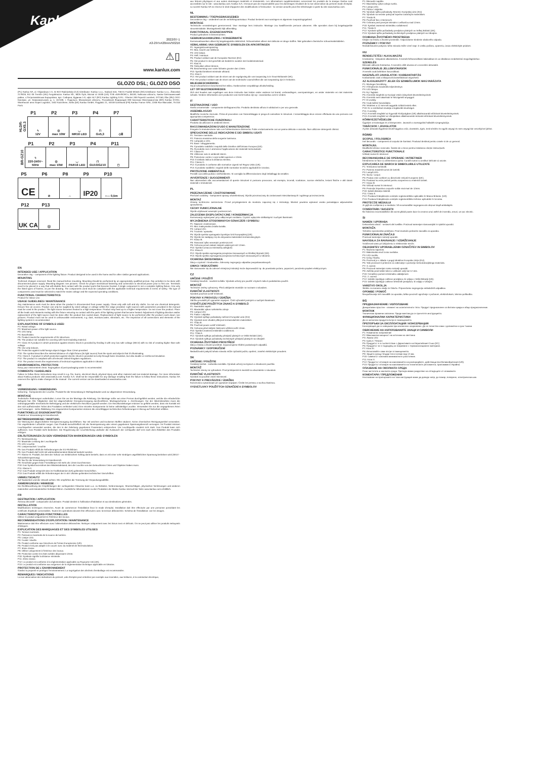Kanlux
2022/07-1
A3-297x420mm/50216
⚠▯
www.kanlux.com
GLOZO DSL; GLOZO DSO
(PL) Kanlux SA, ul. Objazdowa 1-3, 41-922 Radzionków (CZ) Distributor: Kanlux s.r.o., Sadová 618, 738 01 Frýdek-Místek (SK) Distributor: Kanlux s.r.o., Žlatovská 2179/28, 911 05 Trenčín (HU) Forgalmazza: Kanlux Kft., 9026 Győr, Bácsai út 153/b (UA) ТОВ «КАНЛЮКС», 08130, Київська область, Києво-Святошинський район, с.Петропавлівська Борщагівка, вул. Соборна, будинок 1-б, офіс 617 (RO) Kanlux Lighting S.R.L. Olteniei 249 Popesti Leordeni, 077160, Ilfov (RU) ООО Канлюкс, ул. Комсомольская, д. 1, 142100, г. Подольск, Московская область, Российская Федерация 000 Канлюкс-Электромонтаж (BG) Kanlux EOOD, Warehouse area Gopet Logistics, 1532 Kazichene, Sofia (DE) Kanlux GmbH, Flugplatz 21, 44319 Dortmund (FR) Kanlux France SAS, 224B Rue Marcadet, 75 018 Paris
| | P1 | P2 | P3 | P4 | P7 |
| --- | --- | --- | --- | --- | --- |
| HLDR-GX5.3 | ϟ 12V | ◎ max 10W | ◡ MR16 LED | ⊓ Gx5,3 | ◇Ⅲ |
| | P1 | P2 | P3 | P4 | P11 |
| --- | --- | --- | --- | --- | --- |
| BR-GZ10 | ϟ 220-240V~ 50Hz | ◎ max 10W | ◡ PAR16 LED | ⊓ GU10/GZ10 | ◻ |
| P5 | P6 | P8 | P9 | P10 |
| --- | --- | --- | --- | --- |
| CE | ⊘ | ⌂ | IP20 | ◖--- 0,5m |
| P12 | P13 |
| --- | --- |
| UK CA | Ⓤ |
EN
INTENDED USE / APPLICATION
Decorative ring – component of the lighting fixture. Product designed to be used in the home and for other similar general applications.
MOUNTING
Technical changes reserved. Read the manual before mounting. Mounting should be performed by an appropriately qualified person. Any activities to be done with disconnected power supply. Mounting diagram: see pictures. Check for proper mechanical fastening and connection to electrical power prior to first use. Terminals need to be placed in a way that will disable their contact with the product parts that become heated. A single component is not a complete lighting fixture. Use only the listed types of frames, as per the drawing. The components used must be compliant with the applicable technical requirements in terms of safety. The type of components used must be selected to match the mains voltage and the expected operating conditions.
FUNCTIONAL CHARACTERISTICS
Product for indoor use.
USAGE GUIDELINES / MAINTENANCE
Any maintenance work must be done when the product is disconnected from power supply. Clean only with soft and dry cloths. Do not use chemical detergents. Ensure free air access. Product can only be supplied by rated voltage or voltage within the range provided. Light sources with parameters provided in the manual must be used in the product. The light source becomes heated to a high temperature. Product may heat up to a higher temperature. Do not cover the product. Place all the leads and elements mating with the fixture ensuring no contact with the parts of the lighting system that become heated. Adjustment of lighting direction and/or replacement of the light source must be done after the product has cooled down. Replacement of light source to be performed after the product cools down: see pictures. Product must not be used in unfavourable environment, e.g. dust, moisture,water, vibrations, etc. The inspection of all connections and elements of the lighting system is recommended.
EXPLANATIONS OF SYMBOLS USED
P1: Rated voltage.
P2: Maximum power of the light source.
P3: LED lamp.
P4: Base/holder.
P5: Product meets the requirements of EU directives.
P6: The product not suitable for covering with heat-insulating material.
P7: Class III A product in which protection against electric shock is provided by feeding it with very low safe voltage (SELV) with no risk of creating higher than safe voltage.
P8: Use only indoors.
P9: Protection against solid foreign objects bigger than 12mm provided.
P10: The symbol describes the minimal distance of a light fixture (its light source) from the spots and objects that it's illuminating.
P11: Class II. A product in which protection against electric shock is provided not only through basic insulation, but also double or reinforced insulation.
P12: The product is compliant with all relevant United Kingdom regulations.
P13: The product meets the requirements of technical regulations applicable in Ukraine.
ENVIRONMENTAL PROTECTION
Keep your environment clean. Segregation of post-packaging waste is recommended.
COMMENTS / GUIDELINES
Failure to follow these instructions may result in e.g. fire, burns, electrical shock, physical injury and other material and non-material damage. For more information about Kanlux products visit www.kanlux.com. Kanlux S.A. shall not be responsible for any damage resulting from the failure to follow these instructions. Kanlux SA reserves the right to make changes in the manual - the current version can be downloaded at www.kanlux.com.
DE
VERWENDUNG / ANWENDUNG
Dekorring - Komponente der Leuchte. Produkt für die Verwendung in Wohngebäuden und zur allgemeinen Verwendung.
MONTAGE
Technische Änderungen vorbehalten. Lesen Sie vor der Montage die Anleitung. Die Montage sollte von einer Person durchgeführt werden, welche die erforderliche Befugnis hat. Alle Tätigkeiten sind bei abgeschalteter Energieversorgung durchzuführen. Montageschema: s. Zeichnungen. Vor der Inbetriebnahme muss die ordnungsgemäße mechanische Befestigung und der elektrische Anschluss geprüft werden. Die Anschlussleitungen müssen so geführt werden, dass ein Kontakt mit den sich aufheizenden Teilen des Produktes verhindert wird. Eine einzelne Komponente ist keine vollständige Leuchte. Verwenden Sie nur die angegebenen Arten von Fassungen - siehe Abbildung. Die eingesetzten Komponenten müssen die einschlägigen technischen Anforderungen in Bezug auf Sicherheit erfüllen.
FUNKTIONELLE EIGENSCHAFTEN
Produkt zur Verwendung im Innenbereich.
BETRIEBSHINWEISE / WARTUNG
Die Wartung bei abgeschalteter Energieversorgung durchführen. Nur mit weichen und trockenen Stoffen säubern. Keine chemischen Reinigungsmittel verwenden. Für ungehinderte Luftzufuhr sorgen. Das Produkt ausschließlich mit der Nennspannung oder einem gegebenen Spannungsbereich versorgen. Im Produkt müssen Leuchtquellen verwendet werden, die den in der Anleitung gegebenen Parameters entsprechen. Die Leuchtquelle erwärmt sich stark. Das Produkt kann sich aufheizen. Das Produkt nicht bedecken. Die Regulierung der Leuchtrichtung und/oder der Austausch der Lichtquelle darf erst nach dem Abkühlen des Produkts erfolgen.
ERLÄUTERUNGEN ZU DEN VERWENDETEN MARKIERUNGEN UND SYMBOLEN
P1: Nennspannung
P2: Maximale Leistung der Leuchtquelle
P3: LED-Leuchte
P4: Lampensockel / Leuchte
P5: Das Produkt erfüllt die Anforderungen der EU-Richtlinien
P6: Das Produkt darf nicht mit wärmedämmendem Material bedeckt werden.
P7: Klasse III. Produkt, bei dem der Schutz vor elektrischem Schlag darin besteht, dass es mit einer sehr niedrigen ungefährlichen Spannung betrieben wird (SELV - Schutzkleinspannung).
P8: Nur für die Verwendung im Innenbereich
P9: Geschützt gegen feste Fremdkörper mit mehr als 12mm Durchmesser.
P10: Das Symbol bezeichnet den Mindestabstand, den die Leuchte von den beleuchteten Orten und Objekten haben muss.
P11: Klasse II.
P12: Das Produkt entspricht den im Großbritannien (UK) geltenden Vorschriften.
P13: Das Produkt erfüllt die Anforderungen der in der Ukraine geltenden technischen Vorschriften.
UMWELTSCHUTZ
Auf Sauberkeit und die Umwelt achten. Wir empfehlen die Trennung der Verpackungsabfälle.
ANMERKUNGEN / HINWEISE
Die Nichtbeachtung der Empfehlungen der vorliegenden Hinweise kann u.a. zu Bränden, Verbrennungen, Stromschlägen, physischen Verletzungen und anderen materiellen und immateriellen Schäden führen. Zusätzliche Informationen zu den Produkten der Marke Kanlux sind auf der Seite www.kanlux.com erhältlich.
FR
DESTINATION / APPLICATION
Anneau décoratif - composante du luminaire. Produit destiné à l'utilisation d'habitation et aux destinations générales.
INSTALLATION
Modifications techniques réservées. Avant de commencer l'installation lisez le mode d'emploi. Installation doit être effectuée par une personne possédant les certificats d'aptitude convenables. Toutes les opérations doivent être effectuées avec la tension débranchée. Schéma de l'installation: voir les images.
CARACTERISTIQUES FONCTIONELLES
Utiliser le produit uniquement à l'intérieur des locaux.
RECOMMENDATIONS D'EXPLOITATION / MAINTENANCE
Maintenance doit être effectuée avec l'alimentation débranchée. Nettoyer uniquement avec les tissus secs et délicats. On ne peut pas utiliser les produits nettoyants chimiques.
EXPLICATION DES MARQUAGES ET DES SYMBOLES UTILISES
P1: Tension nominale.
P2: Puissance maximale de la source de lumière.
P3: Lampe LED.
P4: Coulot / douille.
P5: Produit conforme aux Directives de l'Union Européenne (UE).
P6: Produit n'est pas adapté à le couvrir avec du matériel de thermoisolation.
P7: 3ème classe.
P8: Utiliser uniquement à l'intérieur des locaux.
P9: Protection contre les états solides dépassant 12mm.
P10: Symbole signifie la distance minimale.
P11: 2ème classe.
P12: Le produit est conforme à la réglementation applicable au Royaume-Uni (UK).
P13: Le produit est conforme aux exigences de la réglementation technique applicable en Ukraine.
PROTECTION DE L'ENVIRONNEMENT
Gardez la propreté et protégez l'environnement. La segrégation des déchets d'emballage est recommandée.
REMARQUES / INDICATIONS
La non observation des indications du présent ,ode d'emploi peut entraîner par exemple aux incendies, aux brûlures, à la commotion électrique,
aux lésions physiques et aux autres dommages matériels et immateriels. Les informations supplémentaires concernant les produits de la marque Kanlux sont accessibles sur le site : www.kanlux.com. Kanlux S.A. n'encourt pas de responsabilité pour les dommages résultant de la non observation du présent mode d'emploi. La société Kanlux SA se réserve le droit d'apporter des modifications à l'instruction - la version actuelle peut être téléchargée à partir du site www.kanlux.com.
NL
BESTEMMING / TOEPASSINGSGEBIED
Decoratieve ring – onderdeel van de verlichtingsarmatuur. Product bestemt voor woningen en algemene toepassingsgebied.
MONTAGE
Technische veranderingen gereserveerd. Voor montage lees instructie. Montage zou kwalificeerde persoon uitvoeren. Alle operaties doen bij losgekoppelde stroominstalatie. Montagebeeld: kijk afbeelding.
FUNCTIONAAL EIGENSCHAPPEN
Product gebruiken in binnenruimten.
GEBRUIKSAANWIJZING / KONSERWATIE
Konserwatiewerken alleen bij losgekoppelde elektriciteit. Schoonmaken alleen met delicate en droge stoffen. Niet gebruiken chemische schoonmakmiddelen.
VERKLARING VAN GEBRUIKTE SYMBOLEN EN AFKORTINGEN
P1: Ingangsstroomspanning.
P2: Max. kracht van lichtbron.
P3: LED lampe.
P4: Heft / montuur.
P5: Product voldoet aan de Europaise Normen (EU)
P6: Het product is niet geschikt om bedekt te worden met isolatiemateriaal.
P7: Klas III.
P8: Gebruiken alleen binnen.
P9: Bescherming voor vaste lichame grooter dan 12mm.
P10: Symbol betekent minimale afstand.
P11: Klas II.
P12: Het product voldoet aan de eisen van de regelgeving die van toepassing is in Groot-Brittannië (VK).
P13: Het product voldoet aan de eisen van de technische voorschriften die van toepassing zijn in Oekraïne.
MILIEUBESCHERMING
Houd schoonheid en beschermd het milieu. Aanbevolene verpakkings afvalscheiding.
LET OP/ BIJZONDERHEDEN
Zich niet houden aan regelingen van deze instructie kan leiden onder anderen tot brand, verbrandingen, overspanningen, en ander materiele en niet materiele schade. Verdere informaties over producten van merk Kanlux zijn op : www.kanlux.com te vinden.
IT
DESTINAZIONE / USO
Anello ornamentale - componente dell'apparecchio. Prodotto destinato all'uso in abitazioni e per uso generale.
ASSEMBLAGGIO
Modifiche tecniche riservate. Prima di procedere con l'assemblaggio si prega di consultare le istruzioni. L'assemblaggio deve essere effettuato da una persona con appropriata competenza.
CARATTERISTICHE FUNZIONALI
Prodotto da utilizzare in ambienti interni.
RACCOMANDAZIONI D'USO E MANUTENZIONE
Eseguire la manutenzione solo con l'alimentazione disinserita. Pulire esclusivamente con un panno delicato e asciutto. Non utilizzare detergenti chimici.
SPIEGAZIONE DELLE INDICAZIONI E DEI SIMBOLI USATI
P1: Tensione nominale.
P2: Potenza massima della sorgente luminosa.
P3: Lampada a LED.
P4: Base / alloggiamento.
P5: Il prodotto soddisfa i requisiti delle Direttive dell'Unione Europea (UE).
P6: Al prodotto non è ammessa l'applicazione dei materiali termoisolanti.
P7: Classe III.
P8: Utilizzare solo in ambienti interni.
P9: Protezione contro i corpi solidi superiori a 12mm.
P10: Il simbolo indica la distanza minima.
P11: Classe II.
P12: Il prodotto è conforme alle normative vigenti nel Regno Unito (UK).
P13: Il prodotto soddisfa i requisiti delle normative tecniche applicabili in Ucraina.
PROTEZIONE AMBIENTALE
Prendili cura della pulizia e dell'ambiente. Si consiglia la differenziazione degli imballaggi da smaltire.
AVVERTENZE / SUGGERIMENTI
Non attenendosi alle raccomandazioni di queste istruzioni si possono provocare, ad esempio, incendi, scottature, scosse elettriche, lesioni fisiche e altri danni materiali e immateriali.
PL
PRZEZNACZENIE / ZASTOSOWANIE
Pierścień ozdobny - komponent oprawy oświetleniowej. Wyrób przeznaczony do zastosowań mieszkaniowych i ogólnego przeznaczenia.
MONTAŻ
Zmiany techniczne zastrzeżone. Przed przystąpieniem do montażu zapoznaj się z instrukcją. Montaż powinna wykonać osoba posiadająca odpowiednie uprawnienia.
CECHY FUNKCJONALNE
Wyrób użytkować wewnątrz pomieszczeń.
ZALECENIA EKSPLOATACYJNE / KONSERWACJA
Konserwację wykonywać przy odłączonym zasilaniu. Czyścić wyłącznie delikatnymi i suchymi tkaninami.
WYJAŚNIENIA STOSOWANYCH OZNACZEŃ I SYMBOLI
P1: Napięcie znamionowe.
P2: Moc maksymalna źródła światła.
P3: Lampa LED.
P4: Trzonek / oprawka.
P5: Wyrób spełnia wymagania Dyrektyw Unii Europejskiej (UE)
P6: Wyrób nie nadający się do okrywania materiałem termoizolacyjnym.
P7: Klasa III.
P8: Stosować tylko wewnątrz pomieszczeń.
P9: Ochrona przed ciałami stałymi większymi niż 12mm.
P10: Symbol oznacza minimalną odległość.
P11: Klasa II.
P12: Wyrób spełnia wymagania przepisów stosowanych w Wielkiej Brytanii (UK).
P13: Wyrób spełnia wymagania przepisów technicznych stosowanych w Ukrainie.
OCHRONA ŚRODOWISKA
Dbaj o czystość i środowisko. Zalecamy segregację odpadów poopakowaniowych.
UWAGI / WSKAZÓWKI
Nie stosowanie się do zaleceń niniejszej instrukcji może doprowadzić np. do powstania pożaru, poparzeń, porażenia prądem elektrycznym.
CZ
URČENÍ / POUŽITÍ
Ozdobný kroužek - součást svítidla. Výrobek určený pro použití v bytech nebo k podobnému použití.
MONTÁŽ
Technické změny vyhrazeny. Před zahájením montáže se seznam s návodem.
FUNKČNÍ VLASTNOSTI
Výrobek používat uvnitř místností.
POKYNY K PROVOZU / ÚDRŽBA
Údržbu provádět při vypnutém napájení. Čistit výhradně jemnými a suchými tkaninami.
VYSVĚTLENÍ POUŽITÝCH ZNAKŮ A SYMBOLŮ
P1: Nominální napětí
P2: Maximální výkon světelného zdroje
P3: Lampa LED
P4: Patice / objímka
P5: Výrobek splňuje požadavky nařízení Evropské unie (EU)
P6: Výrobek není vhodné přikrývat termoizolačním materiálem.
P7: Třída III.
P8: Používat pouze uvnitř místností.
P9: Ochrana před stálými částicemi většími nežli 12mm.
P10: Symbol znamená minimální vzdálenost.
P11: Třída II.
P12: Výrobek splňuje požadavky předpisů platných ve Velké Británii (UK).
P13: Výrobek splňuje požadavky technických předpisů platných na Ukrajině.
OCHRANA ŽIVOTNÍHO PROSTŘEDÍ
Dbej o čistotu a životní prostředí. Doporučujeme třídění poobalových odpadků.
POZNÁMKY / DOPORUČENÍ
Nedodržování pokynů tohoto návodu může způsobit požár, opaření, zranění elektrickým proudem.
SK
URČENIE / POUŽITIE
Ozdobný krúžok - súčiastka svietidla. Výrobok určený na bytové a všeobecné použitie.
MONTÁŽ
Technické zmeny sú vyhradené. Pred pristúpením k montáži sa oboznámte s návodom.
FUNKČNÉ VLASTNOSTI
Výrobok na použitie vnútri miestností.
POKYNY K PREVÁDZKE / ÚDRŽBA
Konzerváciu vykonávajte pri vypnutom napájaní. Čistite len jemnou a suchou tkaninou.
VYSVETLIVKY POUŽITÝCH OZNAČENÍ A SYMBOLOV
P1: Menovité napätie.
P2: Maximálny výkon zdroja svetla.
P3: Lampa LED.
P4: Pätica / objímka.
P5: Výrobok spĺňa požiadavky Smerníc Európskej únie (EU).
P6: Výrobok sa nesmie pokrývať tepelno izolačným materiálom.
P7: Trieda III.
P8: Používať iba v interieroch.
P9: Ochrana proti pevným telesám s veľkosťou nad 12mm.
P10: Symbol znamená minimálnu vzdialenosť.
P11: Trieda II.
P12: Výrobok spĺňa požiadavky predpisov platných vo Veľkej Británii (UK).
P13: Výrobok spĺňa požiadavky technických predpisov platných na Ukrajine.
OCHRANA ŽIVOTNÉHO PROSTREDIA
Dbajte na čistotu a životné prostredie. Odporúčame triedenie obalového odpadu.
POZNÁMKY / POKYNY
Nedodržiavanie pokynov tohto návodu môže viesť napr. k vzniku požiaru, opareniu, úrazu elektrickým prúdom.
HU
RENDELTETÉS / ALKALMAZÁS
Díszkarima - lámpatest alkotóeleme. A termék felhasználható lakásokban és az általános rendeltetésű megvilágításhoz.
SZERELÉS
Műszaki változás fenntartva. A szerelés előtt olvassa el a szerelési útmutatót.
FUNKCIONÁLIS JELLEMVONÁSOK
A termék csak beltérben használható.
HASZNÁLATI JAVASLATOK / KARBANTARTÁS
Karbantartás csak a kikapcsolt áramellátással végezhető.
AZ ALKALMAZOTT JELEK ÉS SZIMBÓLUMOK MAGYARÁZATA
P1: Névleges feszültség.
P2: A fényforrás maximális teljesítménye.
P3: LED lámpa.
P4: fej / foglalat.
P5: A termék megfelel az Európai Uniós irányelvek követelményeinek
P6: A termék nem takarható le hőszigetelő anyaggal.
P7: III osztály.
P8: Csak beltéri használatra.
P9: Védelem a 12 mm-nél nagyobb szilárd testek ellen.
P10: Ez a szimbólum mutatja a legkisebb távolságot.
P11: II osztály.
P12: A termék megfelel az Egyesült Királyságban (UK) alkalmazandó előírások követelményeinek.
P13: A termék megfelel az Ukrajnában alkalmazandó műszaki előírások követelményeinek.
KÖRNYEZETVÉDELEM
Ügyeljen a tisztaságra és a környezetre. Javasolt a csomagolási hulladék szegregációja.
TANÁCSOK / JAVASLATOK
A jelen útmutató figyelmen kívül hagyása a tűz, áramütés, égés, testi sérülés és egyéb anyagi és nem anyagi kár veszélyével járhat.
RO/MD
SCOPUL / FOLOSIREA
Inel decorativ - component al corpului de iluminat. Produsul destinat pentru casele si de uz general.
MONTAJUL
Modificări tehnice rezervate. Înainte de a trece pentru instalarea citește instrucțiună.
CARACTERSTICE FUNCTIONALE
Utilizați numai în interiorul.
RECOMANDARILE DE OPERARE / INTRETINER
Întreținerea se face cu alimentarea oprita. Curată numai cu țesături delicate și uscate.
EXPLICAREA DE MARCII SI SIMBOLURILE UTILIZATE
P1: Tensiunea nominală.
P2: Puterea maximă sursei de lumină.
P3: Lampă LED.
P4: Soclu / corpul.
P5: Produs este conform cu directivele Uniunii Europene (UE).
P6: Produsul nu este potrivit pentru acoperirea cu material izolant.
P7: Clasa III.
P8: Utilizați numai în interiorul.
P9: Protecția împotriva corpurile solide mai mari de 12mm.
P10: Indică distanța minimă.
P11: Clasa II.
P12: Produsul îndeplinește cerințele reglementărilor aplicabile în Marea Britanie. (UK)
P13: Produsul îndeplinește cerințele reglementărilor tehnice aplicabile în Ucraina.
PROTECȚIE MEDIULUI
Ai grijă de curățenia și a mediului. Vă recomandăm segregarea de deșeuri după ambalajele.
COMENTARII / SUGESTII
Ne folosirea recomandărilor din acest ghidul poate duce la crearea unui astfel de incendiu, arsuri, un șoc electric.
SI
NAMEN / UPORABA
Dekorativna obroč - sestavni del svetilke. Proizvod namenjen stanovanjski in splošni uporabi.
MONTAŽA
Tehnične spremembe pridržane. Pred montažo preberite navodila za uporabo.
FUNKCIONALNI ZNAČAJI
Proizvod namenjen notranji uporabi.
NAVODILA ZA RAVNANJE / VZDRŽEVANJE
Vzdrževati samo pri izključeniu iz elektronske mreže.
OBJASNITEV UPORABLJENIH OZNAČITEV IN SIMBOLOV
P1: Nazivna napetost.
P2: Maksimalna moč izvira svetlobe.
P3: LED svetilo.
P4: Držaj / flanša.
P5: Proizvod je v skladu s pogoji direktive Evropske Unije (EU).
P6: Tale proizvod ni primeren za zakrivanje s pomočjo termoizolacijskega materiala.
P7: 3. razred.
P8: Proizvod namenjen samo notranji uporabi.
P9: Zaščita pred trdimi telesi o velikosti večji kot 12 mm.
P10: Označitev pomeni minimalno oddaljenost.
P11: 2. razred.
P12: Izdelek izpolnjuje zahteve predpisov, ki veljajo v Veliki Britaniji (UK).
P13: Izdelek izpolnjuje zahteve tehničnih predpisov, ki veljajo v Ukrajini.
VARSTVO OKOLJA
Skrbite za naravno okolje in čistočo. Priporočamo segregacijo embalažnih odpadkov.
OPOMBE / POMOČ
Neupoštevanje teh navodilih za uporabo, lahko povzroči ogroženje s požarom, elektrošokom, telesno poškodbo.
BG
ПРЕДНАЗНАЧЕНИЕ / ИЗПОЛЗВАНЕ
Декоративен пръстен - елемент на осветителното тяло. Продукт предназначен за битови нужди и общо предназначение.
МОНТАЖ
Технически промени запазени. Преди монтаж да се прочетете инструкцията.
ФУНКЦИОНАЛНИ ХАРАКТЕРИСТИКИ
Да се използва продукта вътре в помещенията.
ПРЕПОРЪКИ ЗА ЕКСПЛОАТАЦИЯ / КОНСЕРВАЦИЯ
Консервация да се извършва при изключено захранване. Да се почиства само с деликатни и сухи тъкани.
ОБЯСНЕНИЕ НА ИЗПОЛЗВАНИТЕ ЗНАЦИ И СИМВОЛИ
P1: Номинално напрежение
P2: Максимална мощност на източник на светлина
P3: Лампа LED
P4: Цокъл / Патрон
P5: Продуктът е в съответствие с Директивите на Европейския Съюз (ЕС)
P6: Продуктът не е подходящ за покриване с термоизолационен материал.
P7: Клас III.
P8: Използвайте само вътре в помещенията.
P9: Защита срещу твърди тела големи над 12 мм.
P10: Символът означава минималното разстояние.
P11: Клас II.
P12: Продуктът отговаря на изискванията на разпоредбите, действащи във Великобритания (UK).
P13: Продуктът отговаря на изискванията на техническите регламенти, приложими в Украйна.
ОПАЗВАНЕ НА ОКОЛНАТА СРЕДА
Пази чистотата и околната среда. Препоръчваме разделяне на отпадъците от опаковките.
КОМЕНТАРИ / ПРЕДЛОЖЕНИЯ
Неспазване на препоръките на тази инструкция може да доведе напр. до пожар, попарене, електрически шок.